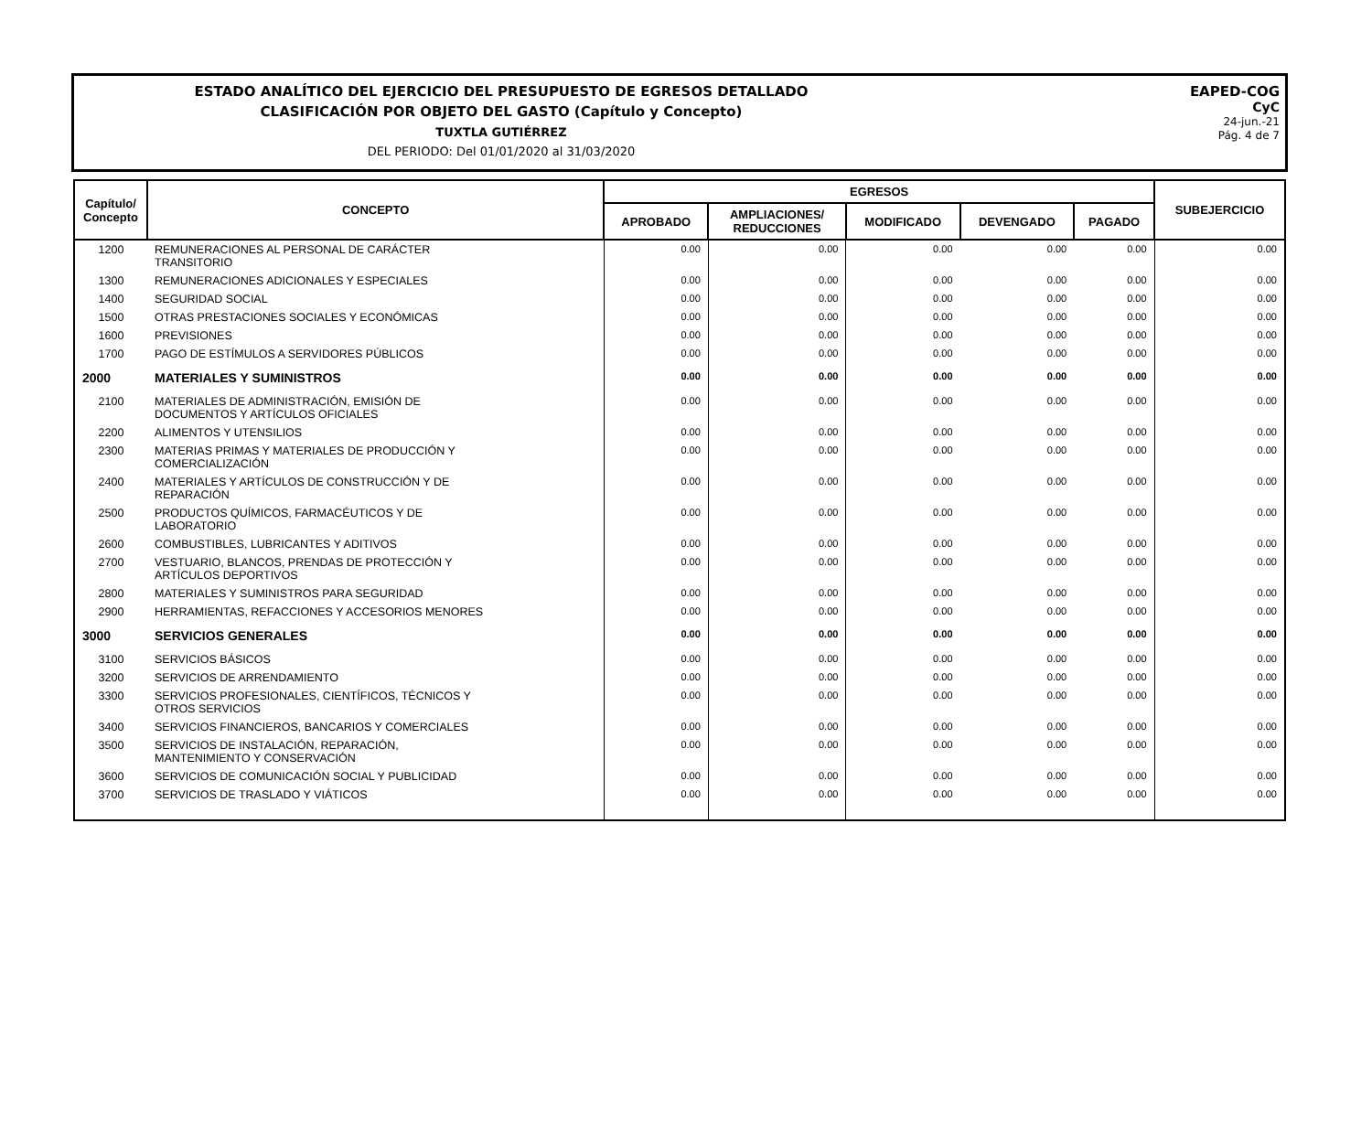ESTADO ANALÍTICO DEL EJERCICIO DEL PRESUPUESTO DE EGRESOS DETALLADO
CLASIFICACIÓN POR OBJETO DEL GASTO (Capítulo y Concepto)
TUXTLA GUTIÉRREZ
DEL PERIODO: Del 01/01/2020 al 31/03/2020
EAPED-COG
CyC
24-jun.-21
Pág. 4 de 7
| Capítulo/ Concepto | CONCEPTO | EGRESOS | | | | | SUBEJERCICIO |
| --- | --- | --- | --- | --- | --- | --- | --- |
| | | APROBADO | AMPLIACIONES/ REDUCCIONES | MODIFICADO | DEVENGADO | PAGADO | |
| 1200 | REMUNERACIONES AL PERSONAL DE CARÁCTER TRANSITORIO | 0.00 | 0.00 | 0.00 | 0.00 | 0.00 | 0.00 |
| 1300 | REMUNERACIONES ADICIONALES Y ESPECIALES | 0.00 | 0.00 | 0.00 | 0.00 | 0.00 | 0.00 |
| 1400 | SEGURIDAD SOCIAL | 0.00 | 0.00 | 0.00 | 0.00 | 0.00 | 0.00 |
| 1500 | OTRAS PRESTACIONES SOCIALES Y ECONÓMICAS | 0.00 | 0.00 | 0.00 | 0.00 | 0.00 | 0.00 |
| 1600 | PREVISIONES | 0.00 | 0.00 | 0.00 | 0.00 | 0.00 | 0.00 |
| 1700 | PAGO DE ESTÍMULOS A SERVIDORES PÚBLICOS | 0.00 | 0.00 | 0.00 | 0.00 | 0.00 | 0.00 |
| 2000 | MATERIALES Y SUMINISTROS | 0.00 | 0.00 | 0.00 | 0.00 | 0.00 | 0.00 |
| 2100 | MATERIALES DE ADMINISTRACIÓN, EMISIÓN DE DOCUMENTOS Y ARTÍCULOS OFICIALES | 0.00 | 0.00 | 0.00 | 0.00 | 0.00 | 0.00 |
| 2200 | ALIMENTOS Y UTENSILIOS | 0.00 | 0.00 | 0.00 | 0.00 | 0.00 | 0.00 |
| 2300 | MATERIAS PRIMAS Y MATERIALES DE PRODUCCIÓN Y COMERCIALIZACIÓN | 0.00 | 0.00 | 0.00 | 0.00 | 0.00 | 0.00 |
| 2400 | MATERIALES Y ARTÍCULOS DE CONSTRUCCIÓN Y DE REPARACIÓN | 0.00 | 0.00 | 0.00 | 0.00 | 0.00 | 0.00 |
| 2500 | PRODUCTOS QUÍMICOS, FARMACÉUTICOS Y DE LABORATORIO | 0.00 | 0.00 | 0.00 | 0.00 | 0.00 | 0.00 |
| 2600 | COMBUSTIBLES, LUBRICANTES Y ADITIVOS | 0.00 | 0.00 | 0.00 | 0.00 | 0.00 | 0.00 |
| 2700 | VESTUARIO, BLANCOS, PRENDAS DE PROTECCIÓN Y ARTÍCULOS DEPORTIVOS | 0.00 | 0.00 | 0.00 | 0.00 | 0.00 | 0.00 |
| 2800 | MATERIALES Y SUMINISTROS PARA SEGURIDAD | 0.00 | 0.00 | 0.00 | 0.00 | 0.00 | 0.00 |
| 2900 | HERRAMIENTAS, REFACCIONES Y ACCESORIOS MENORES | 0.00 | 0.00 | 0.00 | 0.00 | 0.00 | 0.00 |
| 3000 | SERVICIOS GENERALES | 0.00 | 0.00 | 0.00 | 0.00 | 0.00 | 0.00 |
| 3100 | SERVICIOS BÁSICOS | 0.00 | 0.00 | 0.00 | 0.00 | 0.00 | 0.00 |
| 3200 | SERVICIOS DE ARRENDAMIENTO | 0.00 | 0.00 | 0.00 | 0.00 | 0.00 | 0.00 |
| 3300 | SERVICIOS PROFESIONALES, CIENTÍFICOS, TÉCNICOS Y OTROS SERVICIOS | 0.00 | 0.00 | 0.00 | 0.00 | 0.00 | 0.00 |
| 3400 | SERVICIOS FINANCIEROS, BANCARIOS Y COMERCIALES | 0.00 | 0.00 | 0.00 | 0.00 | 0.00 | 0.00 |
| 3500 | SERVICIOS DE INSTALACIÓN, REPARACIÓN, MANTENIMIENTO Y CONSERVACIÓN | 0.00 | 0.00 | 0.00 | 0.00 | 0.00 | 0.00 |
| 3600 | SERVICIOS DE COMUNICACIÓN SOCIAL Y PUBLICIDAD | 0.00 | 0.00 | 0.00 | 0.00 | 0.00 | 0.00 |
| 3700 | SERVICIOS DE TRASLADO Y VIÁTICOS | 0.00 | 0.00 | 0.00 | 0.00 | 0.00 | 0.00 |